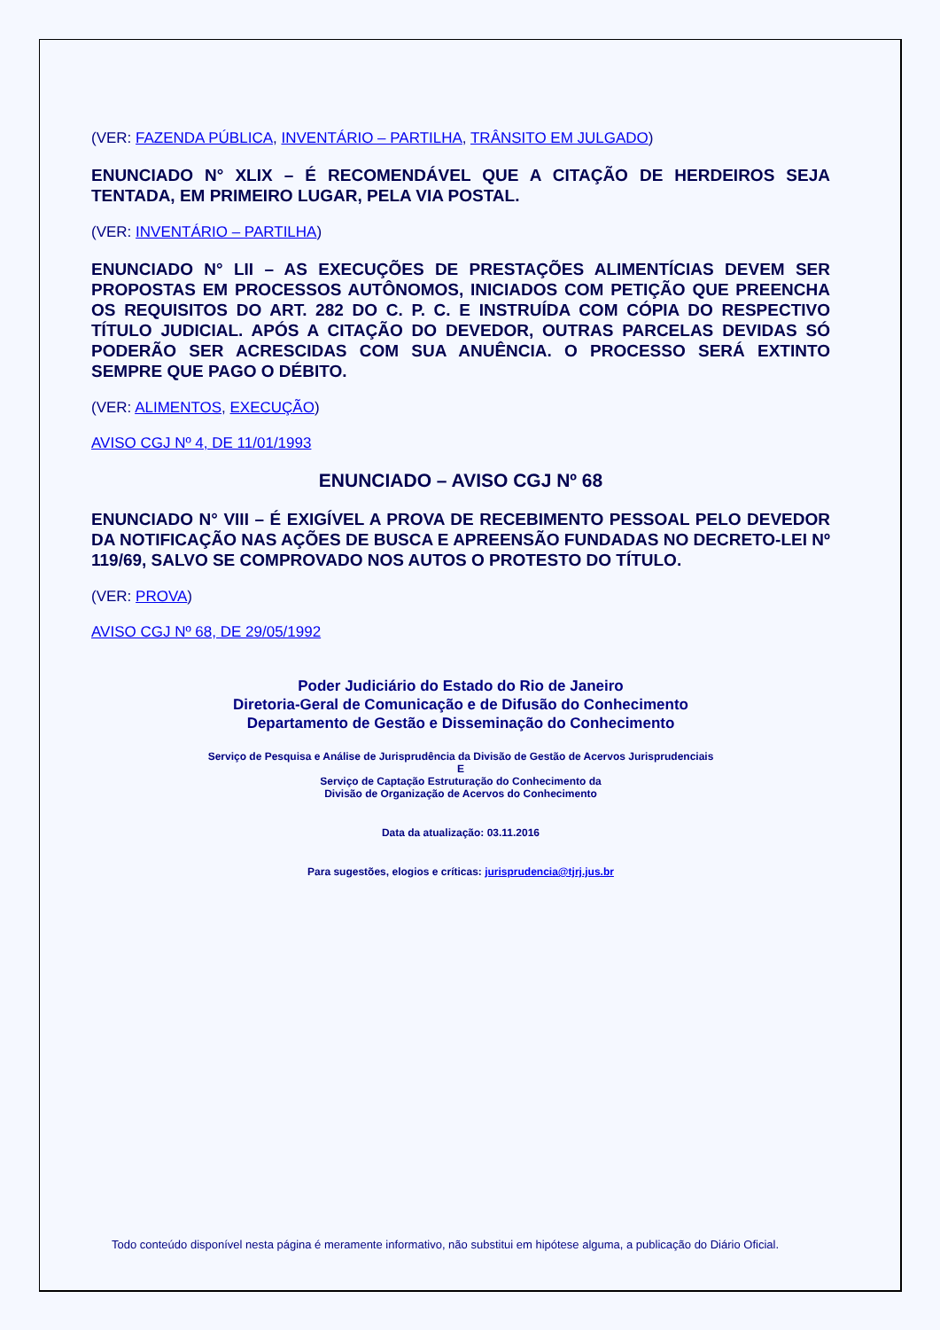(VER: FAZENDA PÚBLICA, INVENTÁRIO – PARTILHA, TRÂNSITO EM JULGADO)
ENUNCIADO N° XLIX – É RECOMENDÁVEL QUE A CITAÇÃO DE HERDEIROS SEJA TENTADA, EM PRIMEIRO LUGAR, PELA VIA POSTAL.
(VER: INVENTÁRIO – PARTILHA)
ENUNCIADO N° LII – AS EXECUÇÕES DE PRESTAÇÕES ALIMENTÍCIAS DEVEM SER PROPOSTAS EM PROCESSOS AUTÔNOMOS, INICIADOS COM PETIÇÃO QUE PREENCHA OS REQUISITOS DO ART. 282 DO C. P. C. E INSTRUÍDA COM CÓPIA DO RESPECTIVO TÍTULO JUDICIAL. APÓS A CITAÇÃO DO DEVEDOR, OUTRAS PARCELAS DEVIDAS SÓ PODERÃO SER ACRESCIDAS COM SUA ANUÊNCIA. O PROCESSO SERÁ EXTINTO SEMPRE QUE PAGO O DÉBITO.
(VER: ALIMENTOS, EXECUÇÃO)
AVISO CGJ Nº 4, DE 11/01/1993
ENUNCIADO – AVISO CGJ Nº 68
ENUNCIADO N° VIII – É EXIGÍVEL A PROVA DE RECEBIMENTO PESSOAL PELO DEVEDOR DA NOTIFICAÇÃO NAS AÇÕES DE BUSCA E APREENSÃO FUNDADAS NO DECRETO-LEI Nº 119/69, SALVO SE COMPROVADO NOS AUTOS O PROTESTO DO TÍTULO.
(VER: PROVA)
AVISO CGJ Nº 68, DE 29/05/1992
Poder Judiciário do Estado do Rio de Janeiro
Diretoria-Geral de Comunicação e de Difusão do Conhecimento
Departamento de Gestão e Disseminação do Conhecimento
Serviço de Pesquisa e Análise de Jurisprudência da Divisão de Gestão de Acervos Jurisprudenciais
E
Serviço de Captação Estruturação do Conhecimento da
Divisão de Organização de Acervos do Conhecimento
Data da atualização: 03.11.2016
Para sugestões, elogios e críticas: jurisprudencia@tjrj.jus.br
Todo conteúdo disponível nesta página é meramente informativo, não substitui em hipótese alguma, a publicação do Diário Oficial.